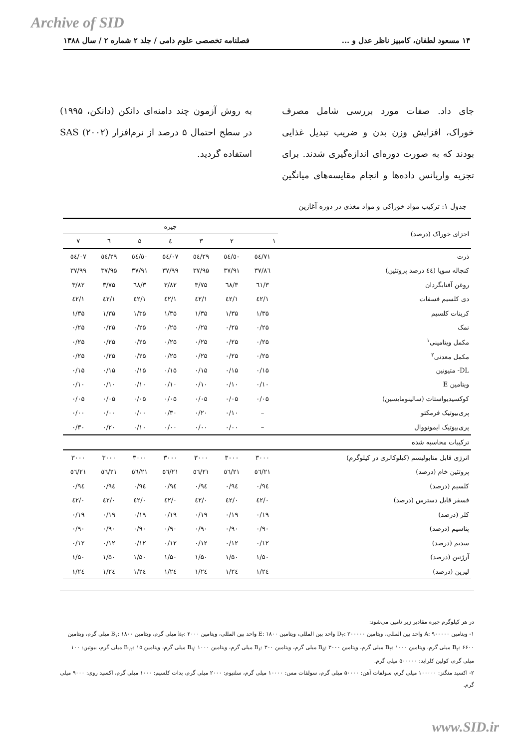Archive of SID
۱۴ مسعود لطفان، کامبیز ناظر عدل و ... فصلنامه تخصصی علوم دامی / جلد ۲ شماره ۲ / سال ۱۳۸۸
جای داد. صفات مورد بررسی شامل مصرف خوراک، افزایش وزن بدن و ضریب تبدیل غذایی بودند که به صورت دوره‌ای اندازه‌گیری شدند. برای تجزیه واریانس داده‌ها و انجام مقایسه‌های میانگین به روش آزمون چند دامنه‌ای دانکن (دانکن، ۱۹۹۵) در سطح احتمال ۵ درصد از نرم‌افزار SAS (۲۰۰۲) استفاده گردید.
جدول ۱: ترکیب مواد خوراکی و مواد مغذی در دوره آغازین
| اجزای خوراک (درصد) | جیره | | | | | | |
| --- | --- | --- | --- | --- | --- | --- | --- |
| | ۱ | ۲ | ۳ | ٤ | ۵ | ٦ | ۷ |
| ذرت | ٥٤/٧١ | ٥٤/٥٠ | ٥٤/٢٩ | ٥٤/٠٧ | ٥٤/٥٠ | ٥٤/٢٩ | ٥٤/٠٧ |
| کنجاله سویا (٤٤ درصد پروتئین) | ۳۷/۸٦ | ۳۷/۹۱ | ۳۷/۹۵ | ۳۷/۹۹ | ۳۷/۹۱ | ۳۷/۹۵ | ۳۷/۹۹ |
| روغن آفتابگردان | ۳/٦۱ | ۳/٦۸ | ۳/۷۵ | ۳/۸۲ | ۳/٦۸ | ۳/۷۵ | ۳/۸۲ |
| دی کلسیم فسفات | ۱/٤۲ | ۱/٤۲ | ۱/٤۲ | ۱/٤۲ | ۱/٤۲ | ۱/٤۲ | ۱/٤۲ |
| کربنات کلسیم | ۱/۳۵ | ۱/۳۵ | ۱/۳۵ | ۱/۳۵ | ۱/۳۵ | ۱/۳۵ | ۱/۳۵ |
| نمک | ۰/۲۵ | ۰/۲۵ | ۰/۲۵ | ۰/۲۵ | ۰/۲۵ | ۰/۲۵ | ۰/۲۵ |
| مکمل ویتامینی<sup>۱</sup> | ۰/۲۵ | ۰/۲۵ | ۰/۲۵ | ۰/۲۵ | ۰/۲۵ | ۰/۲۵ | ۰/۲۵ |
| مکمل معدنی<sup>۲</sup> | ۰/۲۵ | ۰/۲۵ | ۰/۲۵ | ۰/۲۵ | ۰/۲۵ | ۰/۲۵ | ۰/۲۵ |
| DL- متیونین | ۰/۱۵ | ۰/۱۵ | ۰/۱۵ | ۰/۱۵ | ۰/۱۵ | ۰/۱۵ | ۰/۱۵ |
| ویتامین E | ۰/۱۰ | ۰/۱۰ | ۰/۱۰ | ۰/۱۰ | ۰/۱۰ | ۰/۱۰ | ۰/۱۰ |
| کوکسیدیواستات (سالینومایسین) | ۰/۰۵ | ۰/۰۵ | ۰/۰۵ | ۰/۰۵ | ۰/۰۵ | ۰/۰۵ | ۰/۰۵ |
| پری‌بیوتیک فرمکتو | – | ۰/۱۰ | ۰/۲۰ | ۰/۳۰ | ۰/۰۰ | ۰/۰۰ | ۰/۰۰ |
| پری‌بیوتیک ایمونووال | – | ۰/۰۰ | ۰/۰۰ | ۰/۰۰ | ۰/۱۰ | ۰/۲۰ | ۰/۳۰ |
| ترکیبات محاسبه شده | | | | | | | |
| انرژی قابل متابولیسم (کیلوکالری در کیلوگرم) | ۳۰۰۰ | ۳۰۰۰ | ۳۰۰۰ | ۳۰۰۰ | ۳۰۰۰ | ۳۰۰۰ | ۳۰۰۰ |
| پروتئین خام (درصد) | ۲۱/٥٦ | ۲۱/٥٦ | ۲۱/٥٦ | ۲۱/٥٦ | ۲۱/٥٦ | ۲۱/٥٦ | ۲۱/٥٦ |
| کلسیم (درصد) | ۰/۹٤ | ۰/۹٤ | ۰/۹٤ | ۰/۹٤ | ۰/۹٤ | ۰/۹٤ | ۰/۹٤ |
| فسفر قابل دسترس (درصد) | ۰/٤۲ | ۰/٤۲ | ۰/٤۲ | ۰/٤۲ | ۰/٤۲ | ۰/٤۲ | ۰/٤۲ |
| کلر (درصد) | ۰/۱۹ | ۰/۱۹ | ۰/۱۹ | ۰/۱۹ | ۰/۱۹ | ۰/۱۹ | ۰/۱۹ |
| پتاسیم (درصد) | ۰/۹۰ | ۰/۹۰ | ۰/۹۰ | ۰/۹۰ | ۰/۹۰ | ۰/۹۰ | ۰/۹۰ |
| سدیم (درصد) | ۰/۱۲ | ۰/۱۲ | ۰/۱۲ | ۰/۱۲ | ۰/۱۲ | ۰/۱۲ | ۰/۱۲ |
| آرژنین (درصد) | ۱/۵۰ | ۱/۵۰ | ۱/۵۰ | ۱/۵۰ | ۱/۵۰ | ۱/۵۰ | ۱/۵۰ |
| لیزین (درصد) | ۱/۲٤ | ۱/۲٤ | ۱/۲٤ | ۱/۲٤ | ۱/۲٤ | ۱/۲٤ | ۱/۲٤ |
در هر کیلوگرم جیره مقادیر زیر تامین می‌شود:
۱- ویتامین A: ۹۰۰۰۰۰ واحد بین المللی، ویتامین D<sub>۳</sub>: ۲۰۰۰۰۰ واحد بین المللی، ویتامین E: ۱۸۰۰ واحد بین المللی، ویتامین k<sub>۳</sub>: ۲۰۰۰ میلی گرم، ویتامین B<sub>۱</sub>: ۱۸۰۰ میلی گرم، ویتامین B<sub>۲</sub>: ۶۶۰۰ میلی گرم، ویتامین B<sub>۳</sub>: ۱۰۰۰ میلی گرم، ویتامین B<sub>۵</sub>: ۳۰۰۰ میلی گرم، ویتامین B<sub>۶</sub>: ۳۰۰ میلی گرم، ویتامین B<sub>۹</sub>: ۱۰۰۰ میلی گرم، ویتامین B<sub>۱۲</sub>: ۱۵ میلی گرم، بیوتین: ۱۰۰ میلی گرم، کولین کلراید: ۵۰۰۰۰۰ میلی گرم.
۲- اکسید منگنز: ۱۰۰۰۰۰ میلی گرم، سولفات آهن: ۵۰۰۰۰ میلی گرم، سولفات مس: ۱۰۰۰۰ میلی گرم، سلنیوم: ۲۰۰۰ میلی گرم، یدات کلسیم: ۱۰۰۰ میلی گرم، اکسید روی: ۹۰۰۰ میلی گرم.
www.SID.ir